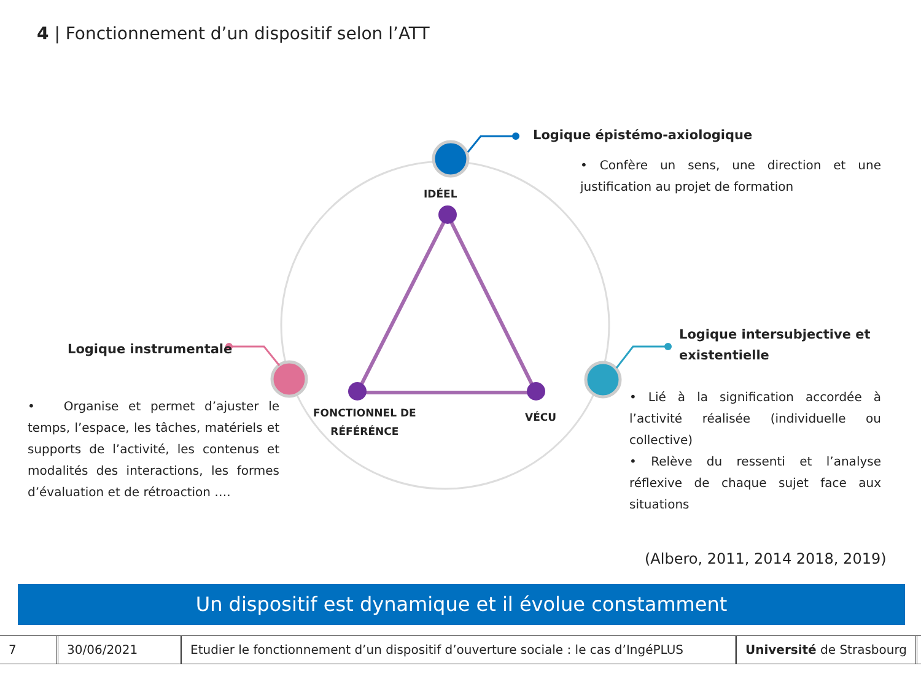4 | Fonctionnement d’un dispositif selon l’ATT
IDÉEL
FONCTIONNEL DE
RÉFÉRÉNCE
VÉCU
Logique épistémo-axiologique
• Confère un sens, une direction et une justification au projet de formation
Logique instrumentale
• Organise et permet d’ajuster le temps, l’espace, les tâches, matériels et supports de l’activité, les contenus et modalités des interactions, les formes d’évaluation et de rétroaction ….
Logique intersubjective et
existentielle
• Lié à la signification accordée à l’activité réalisée (individuelle ou collective)
• Relève du ressenti et l’analyse réflexive de chaque sujet face aux situations
(Albero, 2011, 2014 2018, 2019)
Un dispositif est dynamique et il évolue constamment
7 30/06/2021 Etudier le fonctionnement d’un dispositif d’ouverture sociale : le cas d’IngéPLUS
Université de Strasbourg